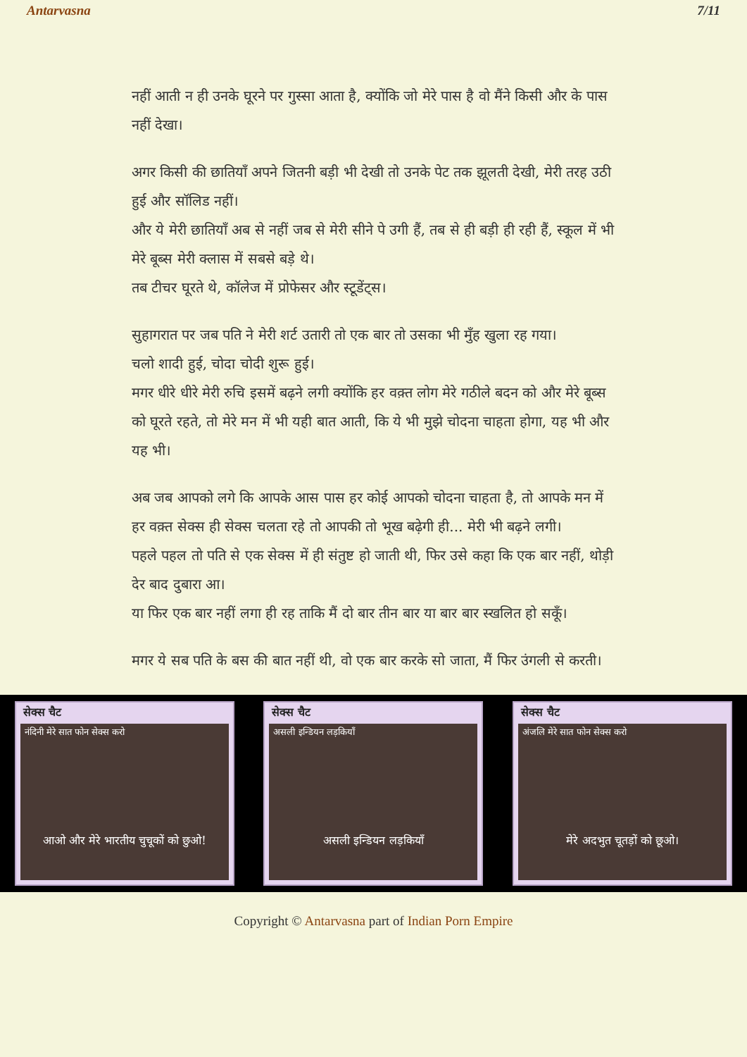Antarvasna 7/11
नहीं आती न ही उनके घूरने पर गुस्सा आता है, क्योंकि जो मेरे पास है वो मैंने किसी और के पास नहीं देखा।
अगर किसी की छातियाँ अपने जितनी बड़ी भी देखी तो उनके पेट तक झूलती देखी, मेरी तरह उठी हुई और सॉलिड नहीं।
और ये मेरी छातियाँ अब से नहीं जब से मेरी सीने पे उगी हैं, तब से ही बड़ी ही रही हैं, स्कूल में भी मेरे बूब्स मेरी क्लास में सबसे बड़े थे।
तब टीचर घूरते थे, कॉलेज में प्रोफेसर और स्टूडेंट्स।
सुहागरात पर जब पति ने मेरी शर्ट उतारी तो एक बार तो उसका भी मुँह खुला रह गया।
चलो शादी हुई, चोदा चोदी शुरू हुई।
मगर धीरे धीरे मेरी रुचि इसमें बढ़ने लगी क्योंकि हर वक़्त लोग मेरे गठीले बदन को और मेरे बूब्स को घूरते रहते, तो मेरे मन में भी यही बात आती, कि ये भी मुझे चोदना चाहता होगा, यह भी और यह भी।
अब जब आपको लगे कि आपके आस पास हर कोई आपको चोदना चाहता है, तो आपके मन में हर वक़्त सेक्स ही सेक्स चलता रहे तो आपकी तो भूख बढ़ेगी ही... मेरी भी बढ़ने लगी।
पहले पहल तो पति से एक सेक्स में ही संतुष्ट हो जाती थी, फिर उसे कहा कि एक बार नहीं, थोड़ी देर बाद दुबारा आ।
या फिर एक बार नहीं लगा ही रह ताकि मैं दो बार तीन बार या बार बार स्खलित हो सकूँ।
मगर ये सब पति के बस की बात नहीं थी, वो एक बार करके सो जाता, मैं फिर उंगली से करती।
सेक्स चैट
नंदिनी मेरे सात फोन सेक्स करो
आओ और मेरे भारतीय चुचूकों को छुओ!
सेक्स चैट
असली इन्डियन लड़कियाँ
असली इन्डियन लड़कियाँ
सेक्स चैट
अंजलि मेरे सात फोन सेक्स करो
मेरे अदभुत चूतड़ों को छूओ।
Copyright © Antarvasna part of Indian Porn Empire